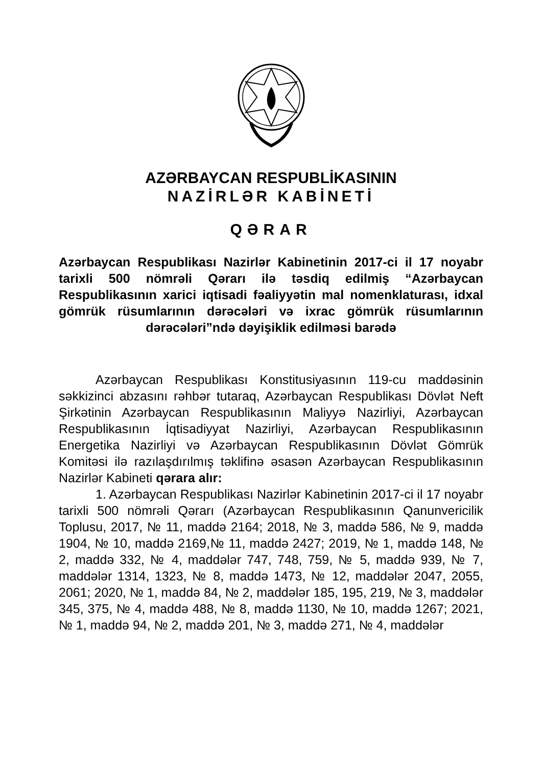AZƏRBAYCAN RESPUBLİKASININ
NAZİRLƏR KABİNETİ
QƏRAR
Azərbaycan Respublikası Nazirlər Kabinetinin 2017-ci il 17 noyabr tarixli 500 nömrəli Qərarı ilə təsdiq edilmiş “Azərbaycan Respublikasının xarici iqtisadi fəaliyyətin mal nomenklaturası, idxal gömrük rüsumlarının dərəcələri və ixrac gömrük rüsumlarının dərəcələri”ndə dəyişiklik edilməsi barədə
Azərbaycan Respublikası Konstitusiyasının 119-cu maddəsinin səkkizinci abzasını rəhbər tutaraq, Azərbaycan Respublikası Dövlət Neft Şirkətinin Azərbaycan Respublikasının Maliyyə Nazirliyi, Azərbaycan Respublikasının İqtisadiyyat Nazirliyi, Azərbaycan Respublikasının Energetika Nazirliyi və Azərbaycan Respublikasının Dövlət Gömrük Komitəsi ilə razılaşdırılmış təklifinə əsasən Azərbaycan Respublikasının Nazirlər Kabineti qərara alır:
1. Azərbaycan Respublikası Nazirlər Kabinetinin 2017-ci il 17 noyabr tarixli 500 nömrəli Qərarı (Azərbaycan Respublikasının Qanunvericilik Toplusu, 2017, № 11, maddə 2164; 2018, № 3, maddə 586, № 9, maddə 1904, № 10, maddə 2169,№ 11, maddə 2427; 2019, № 1, maddə 148, № 2, maddə 332, № 4, maddələr 747, 748, 759, № 5, maddə 939, № 7, maddələr 1314, 1323, № 8, maddə 1473, № 12, maddələr 2047, 2055, 2061; 2020, № 1, maddə 84, № 2, maddələr 185, 195, 219, № 3, maddələr 345, 375, № 4, maddə 488, № 8, maddə 1130, № 10, maddə 1267; 2021, № 1, maddə 94, № 2, maddə 201, № 3, maddə 271, № 4, maddələr